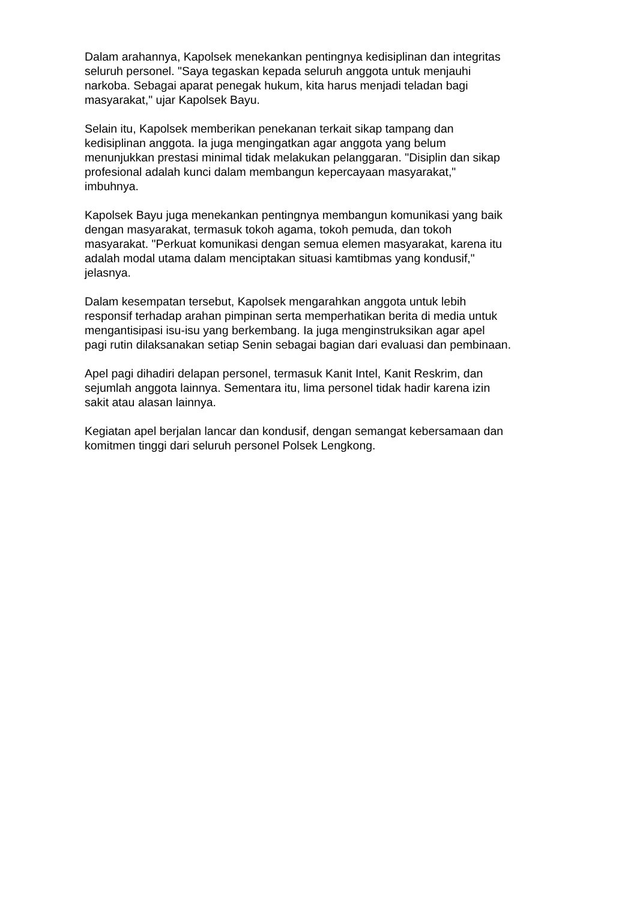Dalam arahannya, Kapolsek menekankan pentingnya kedisiplinan dan integritas
seluruh personel. "Saya tegaskan kepada seluruh anggota untuk menjauhi
narkoba. Sebagai aparat penegak hukum, kita harus menjadi teladan bagi
masyarakat," ujar Kapolsek Bayu.
Selain itu, Kapolsek memberikan penekanan terkait sikap tampang dan
kedisiplinan anggota. Ia juga mengingatkan agar anggota yang belum
menunjukkan prestasi minimal tidak melakukan pelanggaran. "Disiplin dan sikap
profesional adalah kunci dalam membangun kepercayaan masyarakat,"
imbuhnya.
Kapolsek Bayu juga menekankan pentingnya membangun komunikasi yang baik
dengan masyarakat, termasuk tokoh agama, tokoh pemuda, dan tokoh
masyarakat. "Perkuat komunikasi dengan semua elemen masyarakat, karena itu
adalah modal utama dalam menciptakan situasi kamtibmas yang kondusif,"
jelasnya.
Dalam kesempatan tersebut, Kapolsek mengarahkan anggota untuk lebih
responsif terhadap arahan pimpinan serta memperhatikan berita di media untuk
mengantisipasi isu-isu yang berkembang. Ia juga menginstruksikan agar apel
pagi rutin dilaksanakan setiap Senin sebagai bagian dari evaluasi dan pembinaan.
Apel pagi dihadiri delapan personel, termasuk Kanit Intel, Kanit Reskrim, dan
sejumlah anggota lainnya. Sementara itu, lima personel tidak hadir karena izin
sakit atau alasan lainnya.
Kegiatan apel berjalan lancar dan kondusif, dengan semangat kebersamaan dan
komitmen tinggi dari seluruh personel Polsek Lengkong.